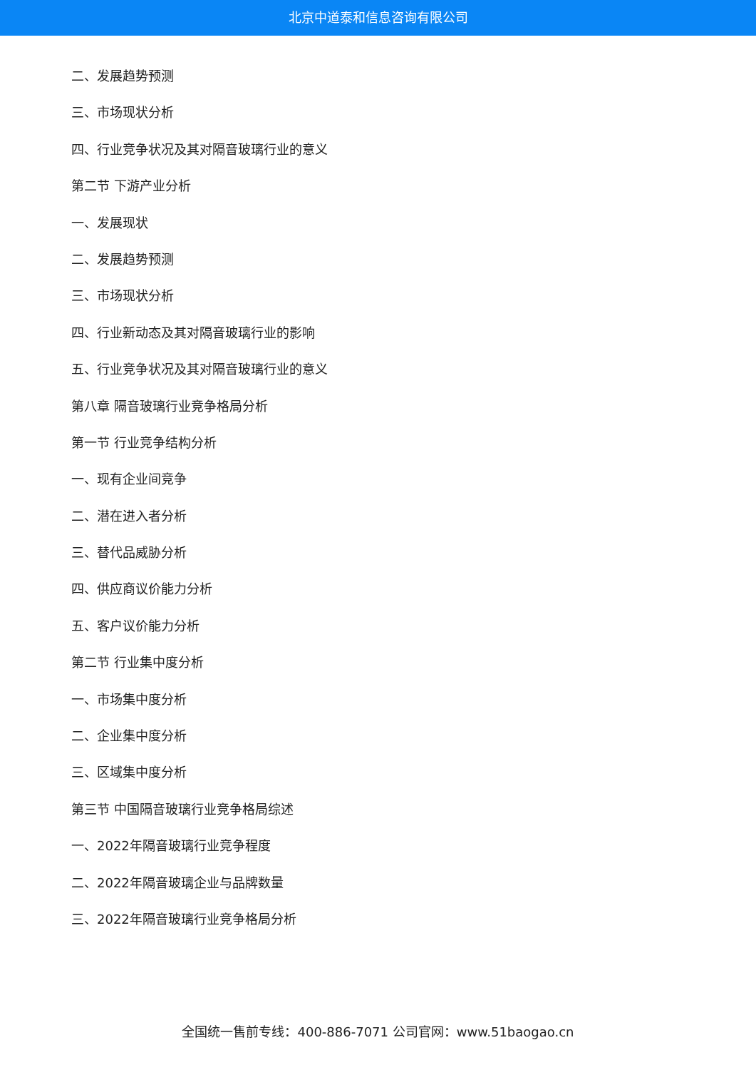北京中道泰和信息咨询有限公司
二、发展趋势预测
三、市场现状分析
四、行业竞争状况及其对隔音玻璃行业的意义
第二节 下游产业分析
一、发展现状
二、发展趋势预测
三、市场现状分析
四、行业新动态及其对隔音玻璃行业的影响
五、行业竞争状况及其对隔音玻璃行业的意义
第八章 隔音玻璃行业竞争格局分析
第一节 行业竞争结构分析
一、现有企业间竞争
二、潜在进入者分析
三、替代品威胁分析
四、供应商议价能力分析
五、客户议价能力分析
第二节 行业集中度分析
一、市场集中度分析
二、企业集中度分析
三、区域集中度分析
第三节 中国隔音玻璃行业竞争格局综述
一、2022年隔音玻璃行业竞争程度
二、2022年隔音玻璃企业与品牌数量
三、2022年隔音玻璃行业竞争格局分析
全国统一售前专线：400-886-7071 公司官网：www.51baogao.cn